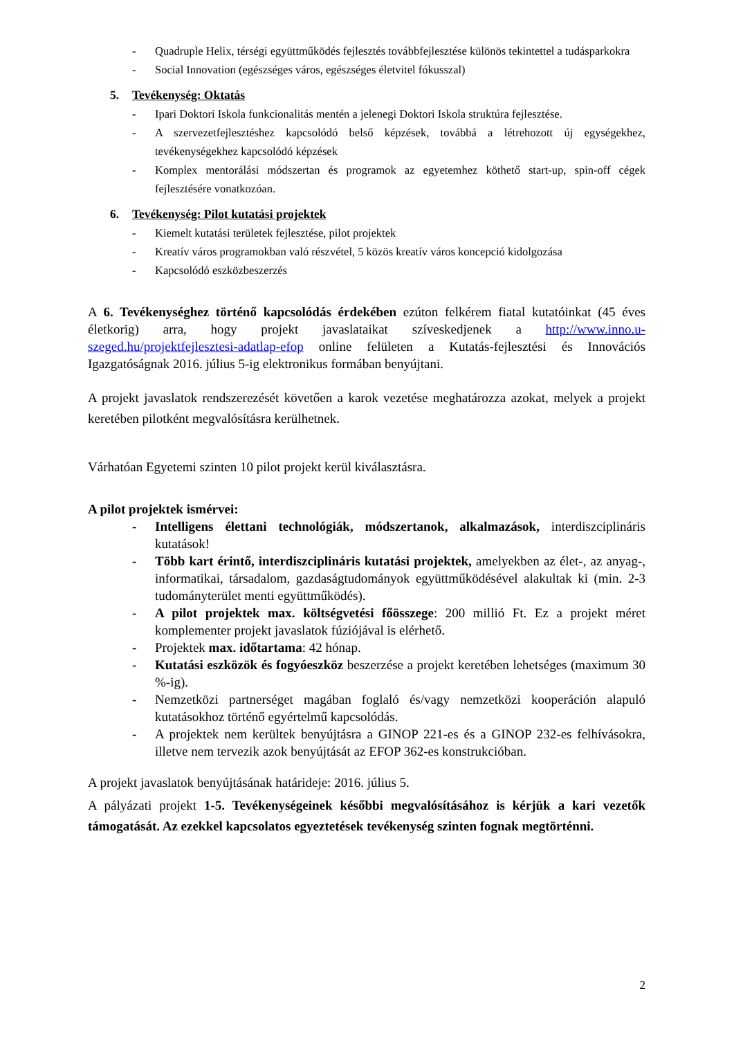- Quadruple Helix, térségi együttműködés fejlesztés továbbfejlesztése különös tekintettel a tudásparkokra
- Social Innovation (egészséges város, egészséges életvitel fókusszal)
5. Tevékenység: Oktatás
- Ipari Doktori Iskola funkcionalitás mentén a jelenegi Doktori Iskola struktúra fejlesztése.
- A szervezetfejlesztéshez kapcsolódó belső képzések, továbbá a létrehozott új egységekhez, tevékenységekhez kapcsolódó képzések
- Komplex mentorálási módszertan és programok az egyetemhez köthető start-up, spin-off cégek fejlesztésére vonatkozóan.
6. Tevékenység: Pilot kutatási projektek
- Kiemelt kutatási területek fejlesztése, pilot projektek
- Kreatív város programokban való részvétel, 5 közös kreatív város koncepció kidolgozása
- Kapcsolódó eszközbeszerzés
A 6. Tevékenységhez történő kapcsolódás érdekében ezúton felkérem fiatal kutatóinkat (45 éves életkorig) arra, hogy projekt javaslataikat szíveskedjenek a http://www.inno.u-szeged.hu/projektfejlesztesi-adatlap-efop online felületen a Kutatás-fejlesztési és Innovációs Igazgatóságnak 2016. július 5-ig elektronikus formában benyújtani.
A projekt javaslatok rendszerezését követően a karok vezetése meghatározza azokat, melyek a projekt keretében pilotként megvalósításra kerülhetnek.
Várhatóan Egyetemi szinten 10 pilot projekt kerül kiválasztásra.
A pilot projektek ismérvei:
- Intelligens élettani technológiák, módszertanok, alkalmazások, interdiszciplináris kutatások!
- Több kart érintő, interdiszciplináris kutatási projektek, amelyekben az élet-, az anyag-, informatikai, társadalom, gazdaságtudományok együttműködésével alakultak ki (min. 2-3 tudományterület menti együttműködés).
- A pilot projektek max. költségvetési főösszege: 200 millió Ft. Ez a projekt méret komplementer projekt javaslatok fúziójával is elérhető.
- Projektek max. időtartama: 42 hónap.
- Kutatási eszközök és fogyóeszköz beszerzése a projekt keretében lehetséges (maximum 30 %-ig).
- Nemzetközi partnerséget magában foglaló és/vagy nemzetközi kooperáción alapuló kutatásokhoz történő egyértelmű kapcsolódás.
- A projektek nem kerültek benyújtásra a GINOP 221-es és a GINOP 232-es felhívásokra, illetve nem tervezik azok benyújtását az EFOP 362-es konstrukcióban.
A projekt javaslatok benyújtásának határideje: 2016. július 5.
A pályázati projekt 1-5. Tevékenységeinek későbbi megvalósításához is kérjük a kari vezetők támogatását. Az ezekkel kapcsolatos egyeztetések tevékenység szinten fognak megtörténni.
2